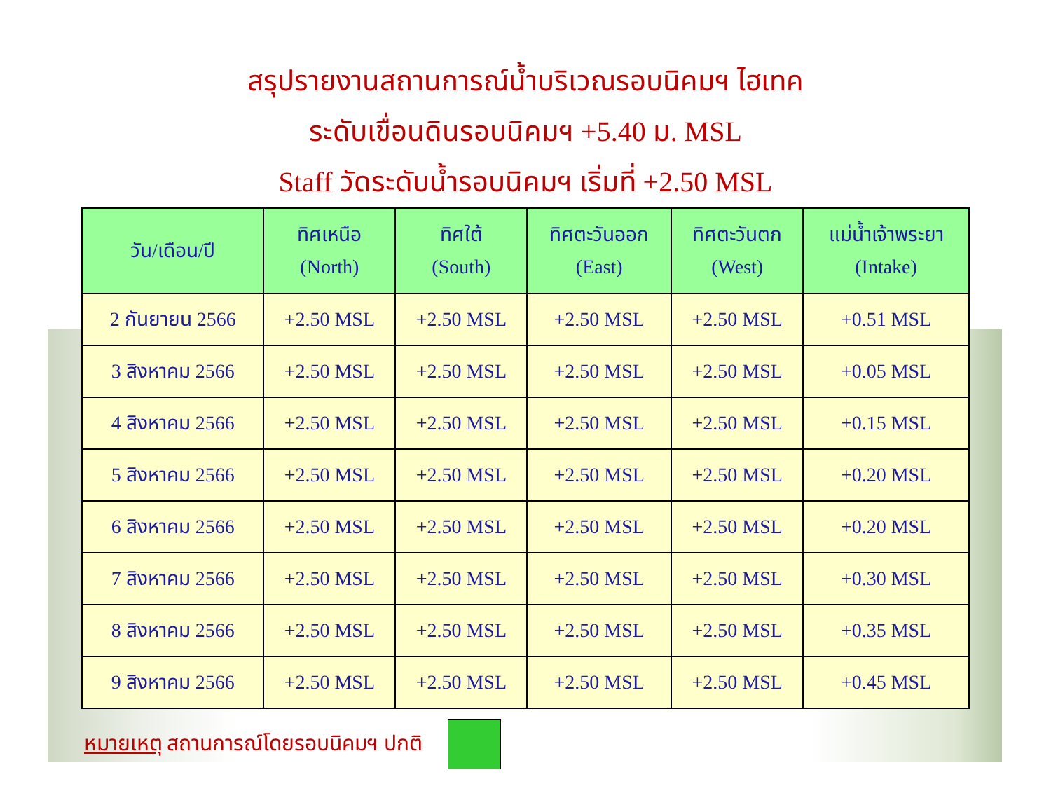สรุปรายงานสถานการณ์น้ำบริเวณรอบนิคมฯ ไฮเทค
ระดับเขื่อนดินรอบนิคมฯ +5.40 ม. MSL
Staff วัดระดับน้ำรอบนิคมฯ เริ่มที่ +2.50 MSL
| วัน/เดือน/ปี | ทิศเหนือ (North) | ทิศใต้ (South) | ทิศตะวันออก (East) | ทิศตะวันตก (West) | แม่น้ำเจ้าพระยา (Intake) |
| --- | --- | --- | --- | --- | --- |
| 2 กันยายน 2566 | +2.50 MSL | +2.50 MSL | +2.50 MSL | +2.50 MSL | +0.51 MSL |
| 3 สิงหาคม 2566 | +2.50 MSL | +2.50 MSL | +2.50 MSL | +2.50 MSL | +0.05 MSL |
| 4 สิงหาคม 2566 | +2.50 MSL | +2.50 MSL | +2.50 MSL | +2.50 MSL | +0.15 MSL |
| 5 สิงหาคม 2566 | +2.50 MSL | +2.50 MSL | +2.50 MSL | +2.50 MSL | +0.20 MSL |
| 6 สิงหาคม 2566 | +2.50 MSL | +2.50 MSL | +2.50 MSL | +2.50 MSL | +0.20 MSL |
| 7 สิงหาคม 2566 | +2.50 MSL | +2.50 MSL | +2.50 MSL | +2.50 MSL | +0.30 MSL |
| 8 สิงหาคม 2566 | +2.50 MSL | +2.50 MSL | +2.50 MSL | +2.50 MSL | +0.35 MSL |
| 9 สิงหาคม 2566 | +2.50 MSL | +2.50 MSL | +2.50 MSL | +2.50 MSL | +0.45 MSL |
หมายเหตุ สถานการณ์โดยรอบนิคมฯ ปกติ